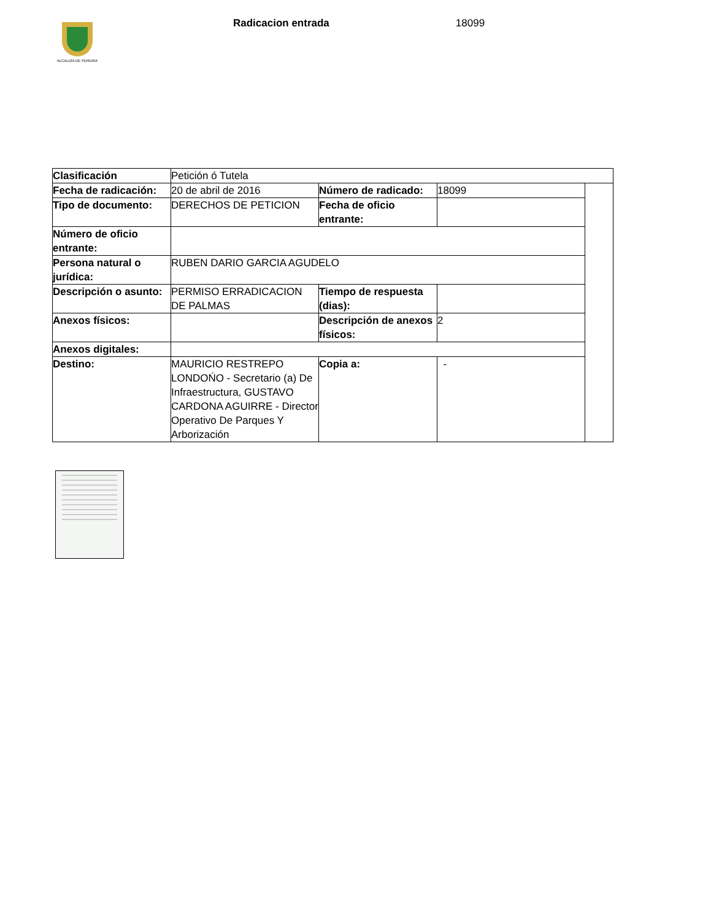ALCALDÍA DE PEREIRA
Radicacion entrada 18099
| Clasificación | Petición ó Tutela | | | |
| Fecha de radicación: | 20 de abril de 2016 | Número de radicado: | 18099 | |
| Tipo de documento: | DERECHOS DE PETICION | Fecha de oficio entrante: | | |
| Número de oficio entrante: | | | | |
| Persona natural o jurídica: | RUBEN DARIO GARCIA AGUDELO | | | |
| Descripción o asunto: | PERMISO ERRADICACION DE PALMAS | Tiempo de respuesta (dias): | | |
| Anexos físicos: | | Descripción de anexos físicos: | 2 | |
| Anexos digitales: | | | | |
| Destino: | MAURICIO RESTREPO LONDOŃO - Secretario (a) De Infraestructura, GUSTAVO CARDONA AGUIRRE - Director Operativo De Parques Y Arborización | Copia a: | - | |